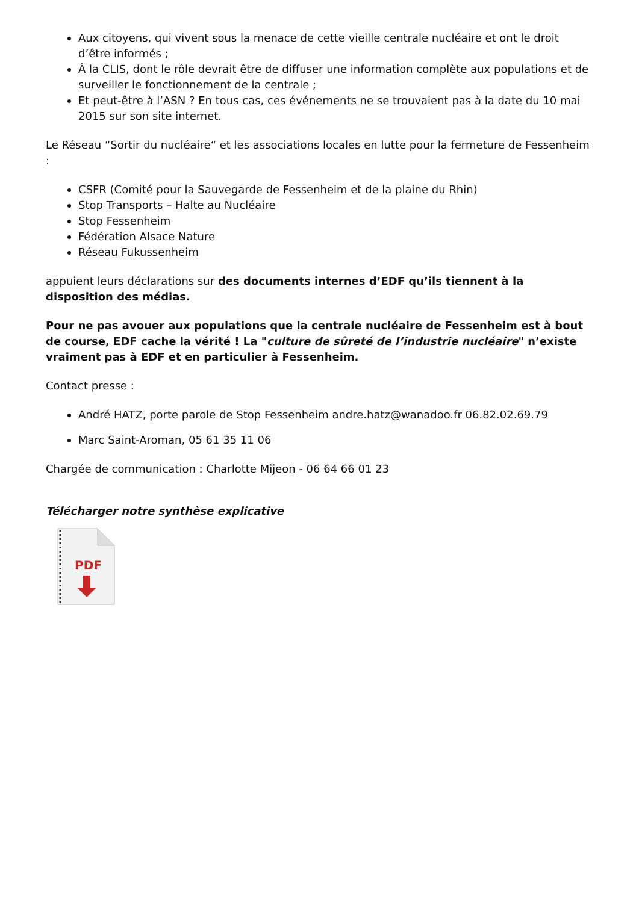Aux citoyens, qui vivent sous la menace de cette vieille centrale nucléaire et ont le droit d’être informés ;
À la CLIS, dont le rôle devrait être de diffuser une information complète aux populations et de surveiller le fonctionnement de la centrale ;
Et peut-être à l’ASN ? En tous cas, ces événements ne se trouvaient pas à la date du 10 mai 2015 sur son site internet.
Le Réseau “Sortir du nucléaire“ et les associations locales en lutte pour la fermeture de Fessenheim :
CSFR (Comité pour la Sauvegarde de Fessenheim et de la plaine du Rhin)
Stop Transports – Halte au Nucléaire
Stop Fessenheim
Fédération Alsace Nature
Réseau Fukussenheim
appuient leurs déclarations sur des documents internes d’EDF qu’ils tiennent à la disposition des médias.
Pour ne pas avouer aux populations que la centrale nucléaire de Fessenheim est à bout de course, EDF cache la vérité ! La "culture de sûreté de l’industrie nucléaire" n’existe vraiment pas à EDF et en particulier à Fessenheim.
Contact presse :
André HATZ, porte parole de Stop Fessenheim andre.hatz@wanadoo.fr 06.82.02.69.79
Marc Saint-Aroman, 05 61 35 11 06
Chargée de communication : Charlotte Mijeon - 06 64 66 01 23
Télécharger notre synthèse explicative
PDF